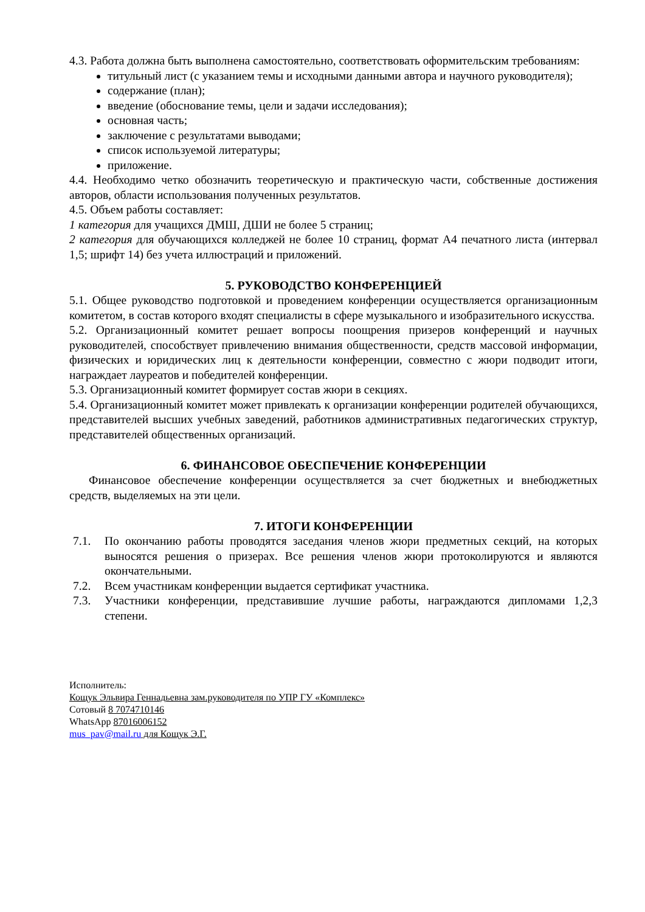4.3. Работа должна быть выполнена самостоятельно, соответствовать оформительским требованиям:
титульный лист (с указанием темы и исходными данными автора и научного руководителя);
содержание (план);
введение (обоснование темы, цели и задачи исследования);
основная часть;
заключение с результатами выводами;
список используемой литературы;
приложение.
4.4. Необходимо четко обозначить теоретическую и практическую части, собственные достижения авторов, области использования полученных результатов.
4.5. Объем работы составляет:
1 категория для учащихся ДМШ, ДШИ не более 5 страниц;
2 категория для обучающихся колледжей не более 10 страниц, формат А4 печатного листа (интервал 1,5; шрифт 14) без учета иллюстраций и приложений.
5. РУКОВОДСТВО КОНФЕРЕНЦИЕЙ
5.1. Общее руководство подготовкой и проведением конференции осуществляется организационным комитетом, в состав которого входят специалисты в сфере музыкального и изобразительного искусства.
5.2. Организационный комитет решает вопросы поощрения призеров конференций и научных руководителей, способствует привлечению внимания общественности, средств массовой информации, физических и юридических лиц к деятельности конференции, совместно с жюри подводит итоги, награждает лауреатов и победителей конференции.
5.3. Организационный комитет формирует состав жюри в секциях.
5.4. Организационный комитет может привлекать к организации конференции родителей обучающихся, представителей высших учебных заведений, работников административных педагогических структур, представителей общественных организаций.
6. ФИНАНСОВОЕ ОБЕСПЕЧЕНИЕ КОНФЕРЕНЦИИ
Финансовое обеспечение конференции осуществляется за счет бюджетных и внебюджетных средств, выделяемых на эти цели.
7. ИТОГИ КОНФЕРЕНЦИИ
7.1. По окончанию работы проводятся заседания членов жюри предметных секций, на которых выносятся решения о призерах. Все решения членов жюри протоколируются и являются окончательными.
7.2. Всем участникам конференции выдается сертификат участника.
7.3. Участники конференции, представившие лучшие работы, награждаются дипломами 1,2,3 степени.
Исполнитель:
Кощук Эльвира Геннадьевна зам.руководителя по УПР ГУ «Комплекс»
Сотовый 8 7074710146
WhatsApp 87016006152
mus_pav@mail.ru для Кощук Э.Г.